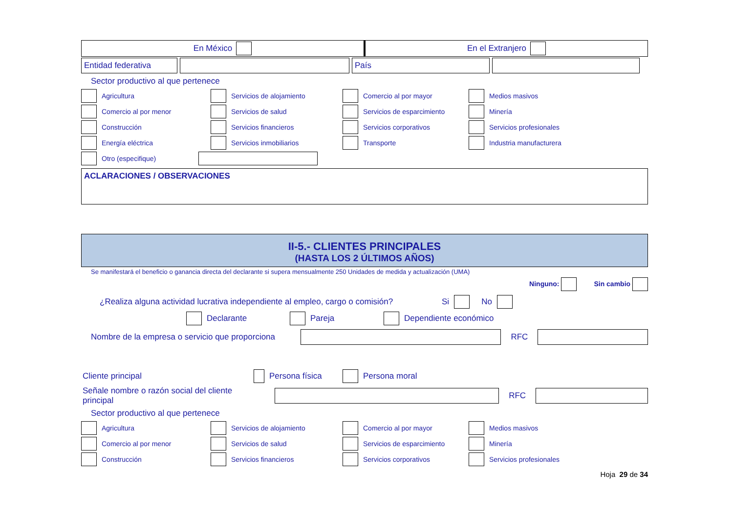En México En el Extranjero
Entidad federativa País
Sector productivo al que pertenece
Agricultura Servicios de alojamiento Comercio al por mayor Medios masivos
Comercio al por menor Servicios de salud Servicios de esparcimiento Minería
Construcción Servicios financieros Servicios corporativos Servicios profesionales
Energía eléctrica Servicios inmobiliarios Transporte Industria manufacturera
Otro (especifique)
ACLARACIONES / OBSERVACIONES
II-5.- CLIENTES PRINCIPALES
(HASTA LOS 2 ÚLTIMOS AÑOS)
Se manifestará el beneficio o ganancia directa del declarante si supera mensualmente 250 Unidades de medida y actualización (UMA)
Ninguno: Sin cambio
¿Realiza alguna actividad lucrativa independiente al empleo, cargo o comisión? Si No
Declarante Pareja Dependiente económico
Nombre de la empresa o servicio que proporciona
RFC
Cliente principal Persona física Persona moral
Señale nombre o razón social del cliente principal
RFC
Sector productivo al que pertenece
Agricultura Servicios de alojamiento Comercio al por mayor Medios masivos
Comercio al por menor Servicios de salud Servicios de esparcimiento Minería
Construcción Servicios financieros Servicios corporativos Servicios profesionales
Hoja 29 de 34